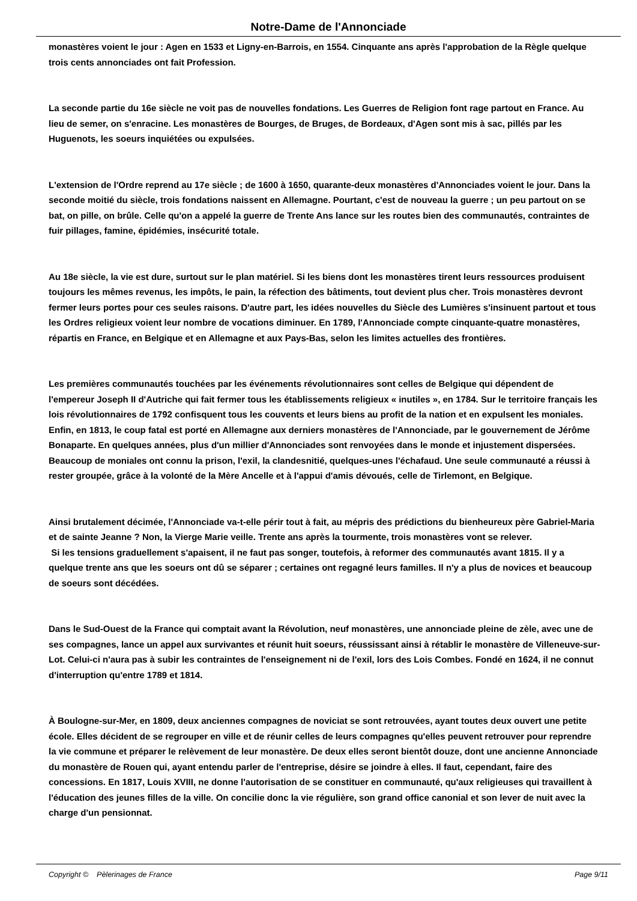Notre-Dame de l'Annonciade
monastères voient le jour : Agen en 1533 et Ligny-en-Barrois, en 1554. Cinquante ans après l'approbation de la Règle quelque trois cents annonciades ont fait Profession.
La seconde partie du 16e siècle ne voit pas de nouvelles fondations. Les Guerres de Religion font rage partout en France. Au lieu de semer, on s'enracine. Les monastères de Bourges, de Bruges, de Bordeaux, d'Agen sont mis à sac, pillés par les Huguenots, les soeurs inquiétées ou expulsées.
L'extension de l'Ordre reprend au 17e siècle ; de 1600 à 1650, quarante-deux monastères d'Annonciades voient le jour. Dans la seconde moitié du siècle, trois fondations naissent en Allemagne. Pourtant, c'est de nouveau la guerre ; un peu partout on se bat, on pille, on brûle. Celle qu'on a appelé la guerre de Trente Ans lance sur les routes bien des communautés, contraintes de fuir pillages, famine, épidémies, insécurité totale.
Au 18e siècle, la vie est dure, surtout sur le plan matériel. Si les biens dont les monastères tirent leurs ressources produisent toujours les mêmes revenus, les impôts, le pain, la réfection des bâtiments, tout devient plus cher. Trois monastères devront fermer leurs portes pour ces seules raisons. D'autre part, les idées nouvelles du Siècle des Lumières s'insinuent partout et tous les Ordres religieux voient leur nombre de vocations diminuer. En 1789, l'Annonciade compte cinquante-quatre monastères, répartis en France, en Belgique et en Allemagne et aux Pays-Bas, selon les limites actuelles des frontières.
Les premières communautés touchées par les événements révolutionnaires sont celles de Belgique qui dépendent de l'empereur Joseph II d'Autriche qui fait fermer tous les établissements religieux « inutiles », en 1784. Sur le territoire français les lois révolutionnaires de 1792 confisquent tous les couvents et leurs biens au profit de la nation et en expulsent les moniales. Enfin, en 1813, le coup fatal est porté en Allemagne aux derniers monastères de l'Annonciade, par le gouvernement de Jérôme Bonaparte. En quelques années, plus d'un millier d'Annonciades sont renvoyées dans le monde et injustement dispersées. Beaucoup de moniales ont connu la prison, l'exil, la clandesnitié, quelques-unes l'échafaud. Une seule communauté a réussi à rester groupée, grâce à la volonté de la Mère Ancelle et à l'appui d'amis dévoués, celle de Tirlemont, en Belgique.
Ainsi brutalement décimée, l'Annonciade va-t-elle périr tout à fait, au mépris des prédictions du bienheureux père Gabriel-Maria et de sainte Jeanne ? Non, la Vierge Marie veille. Trente ans après la tourmente, trois monastères vont se relever.
Si les tensions graduellement s'apaisent, il ne faut pas songer, toutefois, à reformer des communautés avant 1815. Il y a quelque trente ans que les soeurs ont dû se séparer ; certaines ont regagné leurs familles. Il n'y a plus de novices et beaucoup de soeurs sont décédées.
Dans le Sud-Ouest de la France qui comptait avant la Révolution, neuf monastères, une annonciade pleine de zèle, avec une de ses compagnes, lance un appel aux survivantes et réunit huit soeurs, réussissant ainsi à rétablir le monastère de Villeneuve-sur-Lot. Celui-ci n'aura pas à subir les contraintes de l'enseignement ni de l'exil, lors des Lois Combes. Fondé en 1624, il ne connut d'interruption qu'entre 1789 et 1814.
À Boulogne-sur-Mer, en 1809, deux anciennes compagnes de noviciat se sont retrouvées, ayant toutes deux ouvert une petite école. Elles décident de se regrouper en ville et de réunir celles de leurs compagnes qu'elles peuvent retrouver pour reprendre la vie commune et préparer le relèvement de leur monastère. De deux elles seront bientôt douze, dont une ancienne Annonciade du monastère de Rouen qui, ayant entendu parler de l'entreprise, désire se joindre à elles. Il faut, cependant, faire des concessions. En 1817, Louis XVIII, ne donne l'autorisation de se constituer en communauté, qu'aux religieuses qui travaillent à l'éducation des jeunes filles de la ville. On concilie donc la vie régulière, son grand office canonial et son lever de nuit avec la charge d'un pensionnat.
Copyright © Pèlerinages de France Page 9/11